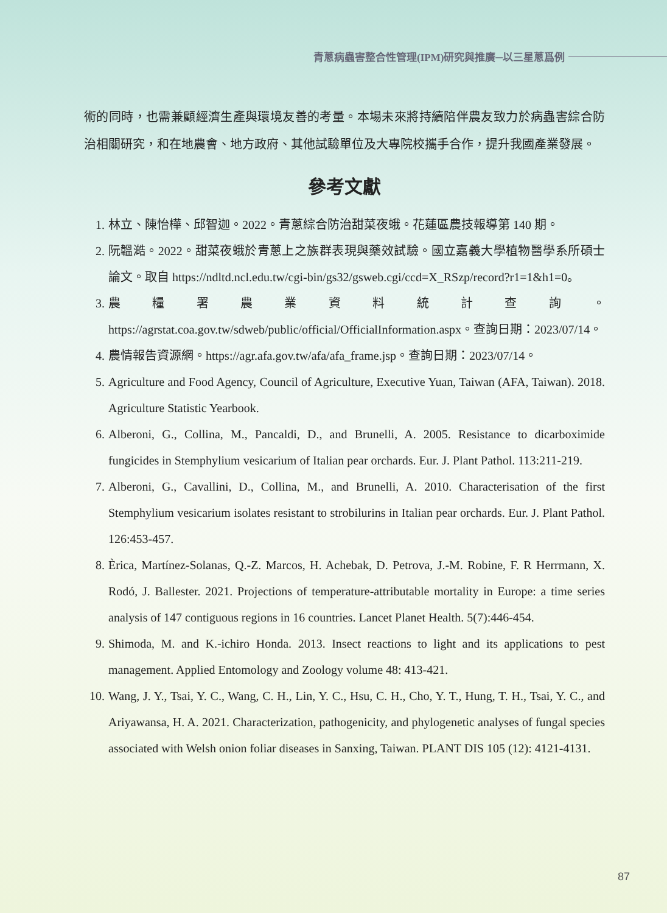青蔥病蟲害整合性管理(IPM)研究與推廣─以三星蔥爲例
術的同時，也需兼顧經濟生產與環境友善的考量。本場未來將持續陪伴農友致力於病蟲害綜合防治相關研究，和在地農會、地方政府、其他試驗單位及大專院校攜手合作，提升我國產業發展。
參考文獻
1. 林立、陳怡樺、邱智迦。2022。青蔥綜合防治甜菜夜蛾。花蓮區農技報導第 140 期。
2. 阮韞澔。2022。甜菜夜蛾於青蔥上之族群表現與藥效試驗。國立嘉義大學植物醫學系所碩士論文。取自 https://ndltd.ncl.edu.tw/cgi-bin/gs32/gsweb.cgi/ccd=X_RSzp/record?r1=1&h1=0。
3. 農糧署農業資料統計查詢。https://agrstat.coa.gov.tw/sdweb/public/official/OfficialInformation.aspx。查詢日期：2023/07/14。
4. 農情報告資源網。https://agr.afa.gov.tw/afa/afa_frame.jsp。查詢日期：2023/07/14。
5. Agriculture and Food Agency, Council of Agriculture, Executive Yuan, Taiwan (AFA, Taiwan). 2018. Agriculture Statistic Yearbook.
6. Alberoni, G., Collina, M., Pancaldi, D., and Brunelli, A. 2005. Resistance to dicarboximide fungicides in Stemphylium vesicarium of Italian pear orchards. Eur. J. Plant Pathol. 113:211-219.
7. Alberoni, G., Cavallini, D., Collina, M., and Brunelli, A. 2010. Characterisation of the first Stemphylium vesicarium isolates resistant to strobilurins in Italian pear orchards. Eur. J. Plant Pathol. 126:453-457.
8. Èrica, Martínez-Solanas, Q.-Z. Marcos, H. Achebak, D. Petrova, J.-M. Robine, F. R Herrmann, X. Rodó, J. Ballester. 2021. Projections of temperature-attributable mortality in Europe: a time series analysis of 147 contiguous regions in 16 countries. Lancet Planet Health. 5(7):446-454.
9. Shimoda, M. and K.-ichiro Honda. 2013. Insect reactions to light and its applications to pest management. Applied Entomology and Zoology volume 48: 413-421.
10. Wang, J. Y., Tsai, Y. C., Wang, C. H., Lin, Y. C., Hsu, C. H., Cho, Y. T., Hung, T. H., Tsai, Y. C., and Ariyawansa, H. A. 2021. Characterization, pathogenicity, and phylogenetic analyses of fungal species associated with Welsh onion foliar diseases in Sanxing, Taiwan. PLANT DIS 105 (12): 4121-4131.
87